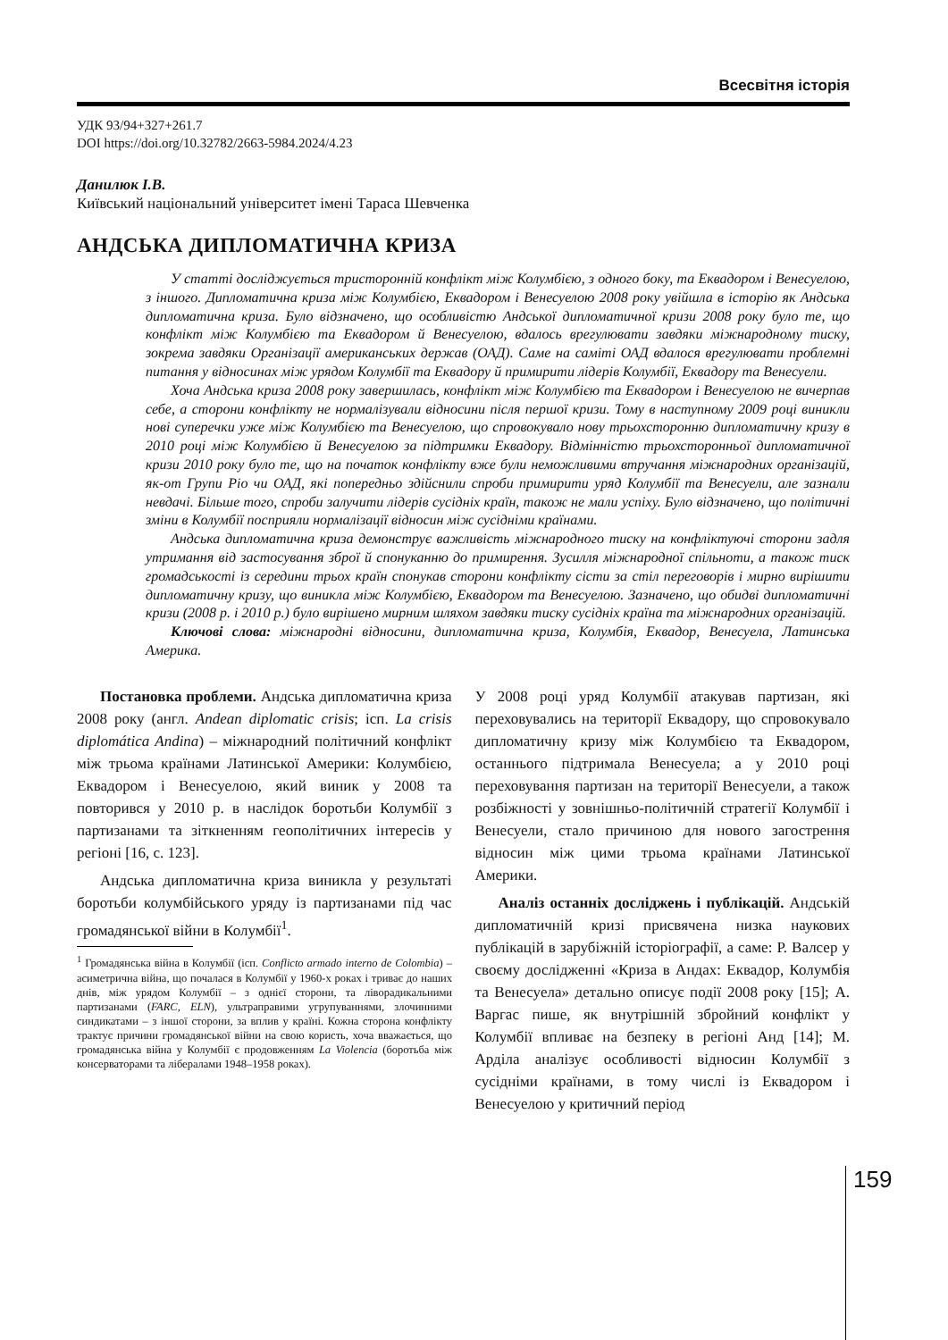Всесвітня історія
УДК 93/94+327+261.7
DOI https://doi.org/10.32782/2663-5984.2024/4.23
Данилюк І.В.
Київський національний університет імені Тараса Шевченка
АНДСЬКА ДИПЛОМАТИЧНА КРИЗА
У статті досліджується тристоронній конфлікт між Колумбією, з одного боку, та Еквадором і Венесуелою, з іншого. Дипломатична криза між Колумбією, Еквадором і Венесуелою 2008 року увійшла в історію як Андська дипломатична криза. Було відзначено, що особливістю Андської дипломатичної кризи 2008 року було те, що конфлікт між Колумбією та Еквадором й Венесуелою, вдалось врегулювати завдяки міжнародному тиску, зокрема завдяки Організації американських держав (ОАД). Саме на саміті ОАД вдалося врегулювати проблемні питання у відносинах між урядом Колумбії та Еквадору й примирити лідерів Колумбії, Еквадору та Венесуели.
Хоча Андська криза 2008 року завершилась, конфлікт між Колумбією та Еквадором і Венесуелою не вичерпав себе, а сторони конфлікту не нормалізували відносини після першої кризи. Тому в наступному 2009 році виникли нові суперечки уже між Колумбією та Венесуелою, що спровокувало нову трьохсторонню дипломатичну кризу в 2010 році між Колумбією й Венесуелою за підтримки Еквадору. Відмінністю трьохсторонньої дипломатичної кризи 2010 року було те, що на початок конфлікту вже були неможливими втручання міжнародних організацій, як-от Групи Ріо чи ОАД, які попередньо здійснили спроби примирити уряд Колумбії та Венесуели, але зазнали невдачі. Більше того, спроби залучити лідерів сусідніх країн, також не мали успіху. Було відзначено, що політичні зміни в Колумбії посприяли нормалізації відносин між сусідніми країнами.
Андська дипломатична криза демонструє важливість міжнародного тиску на конфліктуючі сторони задля утримання від застосування зброї й спонуканню до примирення. Зусилля міжнародної спільноти, а також тиск громадськості із середини трьох країн спонукав сторони конфлікту сісти за стіл переговорів і мирно вирішити дипломатичну кризу, що виникла між Колумбією, Еквадором та Венесуелою. Зазначено, що обидві дипломатичні кризи (2008 р. і 2010 р.) було вирішено мирним шляхом завдяки тиску сусідніх країна та міжнародних організацій.
Ключові слова: міжнародні відносини, дипломатична криза, Колумбія, Еквадор, Венесуела, Латинська Америка.
Постановка проблеми. Андська дипломатична криза 2008 року (англ. Andean diplomatic crisis; ісп. La crisis diplomática Andina) – міжнародний політичний конфлікт між трьома країнами Латинської Америки: Колумбією, Еквадором і Венесуелою, який виник у 2008 та повторився у 2010 р. в наслідок боротьби Колумбії з партизанами та зіткненням геополітичних інтересів у регіоні [16, с. 123].
Андська дипломатична криза виникла у результаті боротьби колумбійського уряду із партизанами під час громадянської війни в Колумбії<sup>1</sup>.
<sup>1</sup> Громадянська війна в Колумбії (ісп. Conflicto armado interno de Colombia) – асиметрична війна, що почалася в Колумбії у 1960-х роках і триває до наших днів, між урядом Колумбії – з однієї сторони, та ліворадикальними партизанами (FARC, ELN), ультраправими угрупуваннями, злочинними синдикатами – з іншої сторони, за вплив у країні. Кожна сторона конфлікту трактує причини громадянської війни на свою користь, хоча вважається, що громадянська війна у Колумбії є продовженням La Violencia (боротьба між консерваторами та лібералами 1948–1958 роках).
У 2008 році уряд Колумбії атакував партизан, які переховувались на території Еквадору, що спровокувало дипломатичну кризу між Колумбією та Еквадором, останнього підтримала Венесуела; а у 2010 році переховування партизан на території Венесуели, а також розбіжності у зовнішньо-політичній стратегії Колумбії і Венесуели, стало причиною для нового загострення відносин між цими трьома країнами Латинської Америки.
Аналіз останніх досліджень і публікацій. Андській дипломатичній кризі присвячена низка наукових публікацій в зарубіжній історіографії, а саме: Р. Валсер у своєму дослідженні «Криза в Андах: Еквадор, Колумбія та Венесуела» детально описує події 2008 року [15]; А. Варгас пише, як внутрішній збройний конфлікт у Колумбії впливає на безпеку в регіоні Анд [14]; М. Арділа аналізує особливості відносин Колумбії з сусідніми країнами, в тому числі із Еквадором і Венесуелою у критичний період
159